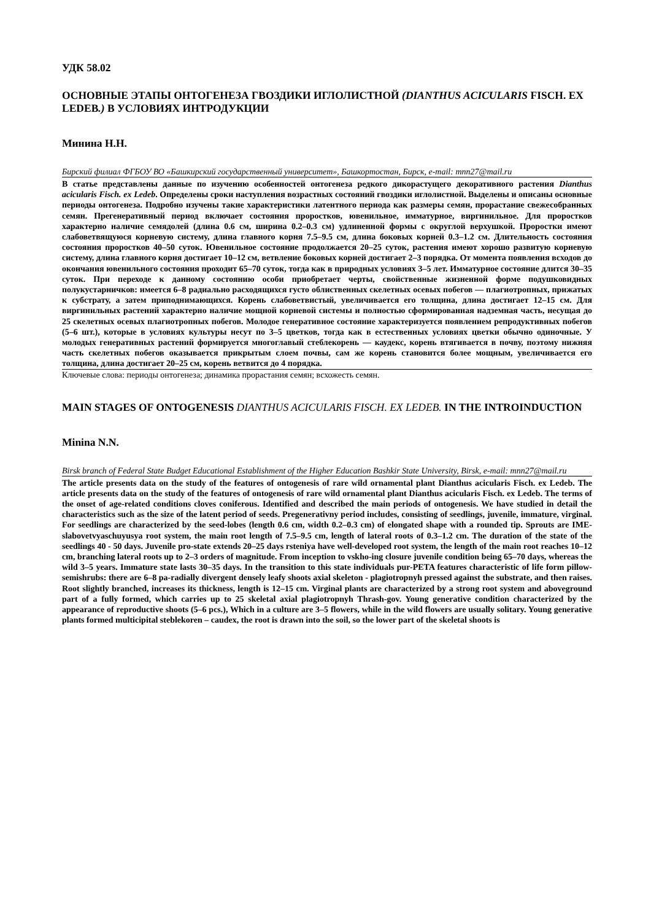УДК 58.02
ОСНОВНЫЕ ЭТАПЫ ОНТОГЕНЕЗА ГВОЗДИКИ ИГЛОЛИСТНОЙ (DIANTHUS ACICULARIS FISCH. EX LEDEB.) В УСЛОВИЯХ ИНТРОДУКЦИИ
Минина Н.Н.
Бирский филиал ФГБОУ ВО «Башкирский государственный университет», Башкортостан, Бирск, e-mail: mnn27@mail.ru
В статье представлены данные по изучению особенностей онтогенеза редкого дикорастущего декоративного растения Dianthus acicularis Fisch. ex Ledeb. Определены сроки наступления возрастных состояний гвоздики иглолистной. Выделены и описаны основные периоды онтогенеза. Подробно изучены такие характеристики латентного периода как размеры семян, прорастание свежесобранных семян. Прегенеративный период включает состояния проростков, ювенильное, имматурное, виргинильное. Для проростков характерно наличие семядолей (длина 0.6 см, ширина 0.2–0.3 см) удлиненной формы с округлой верхушкой. Проростки имеют слабоветвящуюся корневую систему, длина главного корня 7.5–9.5 см, длина боковых корней 0.3–1.2 см. Длительность состояния состояния проростков 40–50 суток. Ювенильное состояние продолжается 20–25 суток, растения имеют хорошо развитую корневую систему, длина главного корня достигает 10–12 см, ветвление боковых корней достигает 2–3 порядка. От момента появления всходов до окончания ювенильного состояния проходит 65–70 суток, тогда как в природных условиях 3–5 лет. Имматурное состояние длится 30–35 суток. При переходе к данному состоянию особи приобретает черты, свойственные жизненной форме подушковидных полукустарничков: имеется 6–8 радиально расходящихся густо облиственных скелетных осевых побегов — плагиотропных, прижатых к субстрату, а затем приподнимающихся. Корень слабоветвистый, увеличивается его толщина, длина достигает 12–15 см. Для виргинильных растений характерно наличие мощной корневой системы и полностью сформированная надземная часть, несущая до 25 скелетных осевых плагиотропных побегов. Молодое генеративное состояние характеризуется появлением репродуктивных побегов (5–6 шт.), которые в условиях культуры несут по 3–5 цветков, тогда как в естественных условиях цветки обычно одиночные. У молодых генеративных растений формируется многоглавый стеблекорень — каудекс, корень втягивается в почву, поэтому нижняя часть скелетных побегов оказывается прикрытым слоем почвы, сам же корень становится более мощным, увеличивается его толщина, длина достигает 20–25 см, корень ветвится до 4 порядка.
Ключевые слова: периоды онтогенеза; динамика прорастания семян; всхожесть семян.
MAIN STAGES OF ONTOGENESIS DIANTHUS ACICULARIS FISCH. EX LEDEB. IN THE INTROINDUCTION
Minina N.N.
Birsk branch of Federal State Budget Educational Establishment of the Higher Education Bashkir State University, Birsk, e-mail: mnn27@mail.ru
The article presents data on the study of the features of ontogenesis of rare wild ornamental plant Dianthus acicularis Fisch. ex Ledeb. The article presents data on the study of the features of ontogenesis of rare wild ornamental plant Dianthus acicularis Fisch. ex Ledeb. The terms of the onset of age-related conditions cloves coniferous. Identified and described the main periods of ontogenesis. We have studied in detail the characteristics such as the size of the latent period of seeds. Pregenerativny period includes, consisting of seedlings, juvenile, immature, virginal. For seedlings are characterized by the seed-lobes (length 0.6 cm, width 0.2–0.3 cm) of elongated shape with a rounded tip. Sprouts are IME-slabovetvyaschuyusya root system, the main root length of 7.5–9.5 cm, length of lateral roots of 0.3–1.2 cm. The duration of the state of the seedlings 40 - 50 days. Juvenile pro-state extends 20–25 days rsteniya have well-developed root system, the length of the main root reaches 10–12 cm, branching lateral roots up to 2–3 orders of magnitude. From inception to vskho-ing closure juvenile condition being 65–70 days, whereas the wild 3–5 years. Immature state lasts 30–35 days. In the transition to this state individuals pur-PETA features characteristic of life form pillow-semishrubs: there are 6–8 pa-radially divergent densely leafy shoots axial skeleton - plagiotropnyh pressed against the substrate, and then raises. Root slightly branched, increases its thickness, length is 12–15 cm. Virginal plants are characterized by a strong root system and aboveground part of a fully formed, which carries up to 25 skeletal axial plagiotropnyh Thrash-gov. Young generative condition characterized by the appearance of reproductive shoots (5–6 pcs.), Which in a culture are 3–5 flowers, while in the wild flowers are usually solitary. Young generative plants formed multicipital steblekoren – caudex, the root is drawn into the soil, so the lower part of the skeletal shoots is